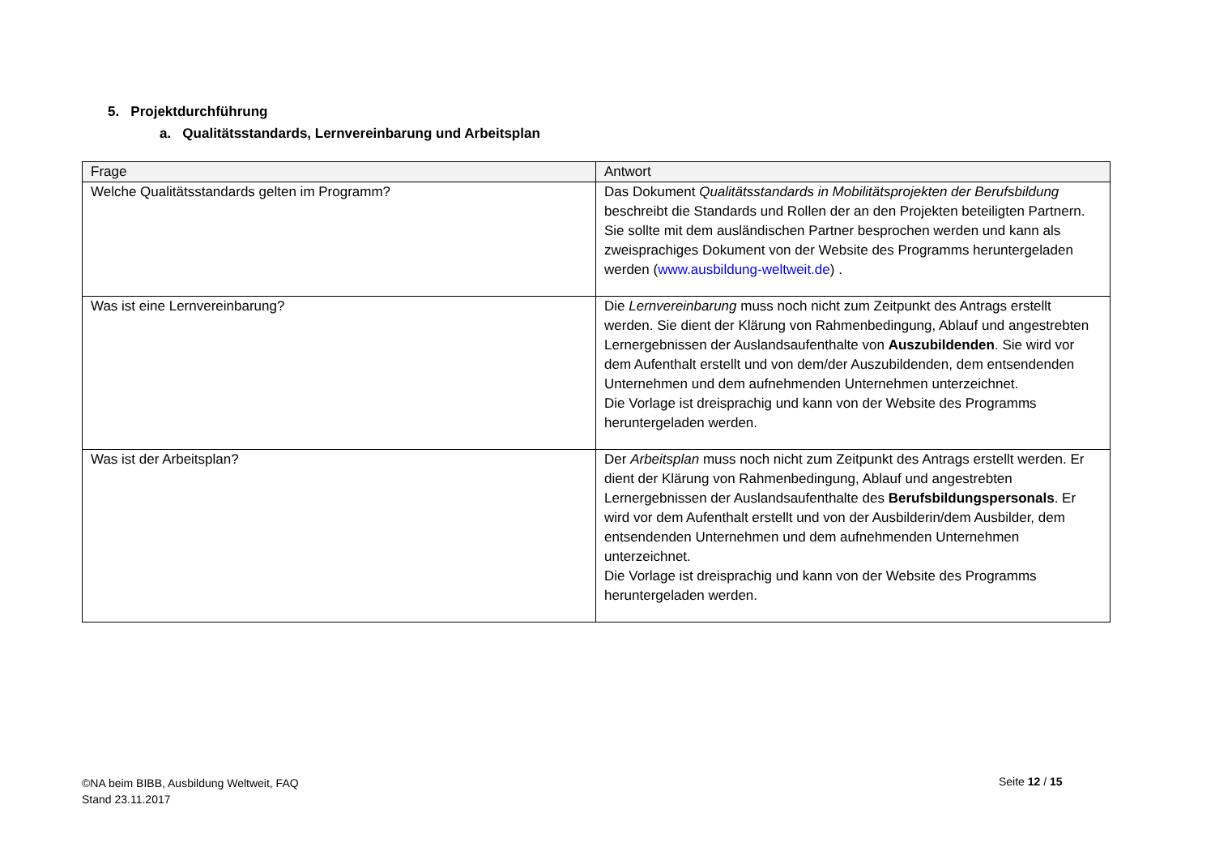5. Projektdurchführung
a. Qualitätsstandards, Lernvereinbarung und Arbeitsplan
| Frage | Antwort |
| --- | --- |
| Welche Qualitätsstandards gelten im Programm? | Das Dokument Qualitätsstandards in Mobilitätsprojekten der Berufsbildung beschreibt die Standards und Rollen der an den Projekten beteiligten Partnern. Sie sollte mit dem ausländischen Partner besprochen werden und kann als zweisprachiges Dokument von der Website des Programms heruntergeladen werden ( www.ausbildung-weltweit.de ) . |
| Was ist eine Lernvereinbarung? | Die Lernvereinbarung muss noch nicht zum Zeitpunkt des Antrags erstellt werden. Sie dient der Klärung von Rahmenbedingung, Ablauf und angestrebten Lernergebnissen der Auslandsaufenthalte von Auszubildenden . Sie wird vor dem Aufenthalt erstellt und von dem/der Auszubildenden, dem entsendenden Unternehmen und dem aufnehmenden Unternehmen unterzeichnet. Die Vorlage ist dreisprachig und kann von der Website des Programms heruntergeladen werden. |
| Was ist der Arbeitsplan? | Der Arbeitsplan muss noch nicht zum Zeitpunkt des Antrags erstellt werden. Er dient der Klärung von Rahmenbedingung, Ablauf und angestrebten Lernergebnissen der Auslandsaufenthalte des Berufsbildungspersonals . Er wird vor dem Aufenthalt erstellt und von der Ausbilderin/dem Ausbilder, dem entsendenden Unternehmen und dem aufnehmenden Unternehmen unterzeichnet. Die Vorlage ist dreisprachig und kann von der Website des Programms heruntergeladen werden. |
©NA beim BIBB, Ausbildung Weltweit, FAQ
Stand 23.11.2017
Seite 12 / 15